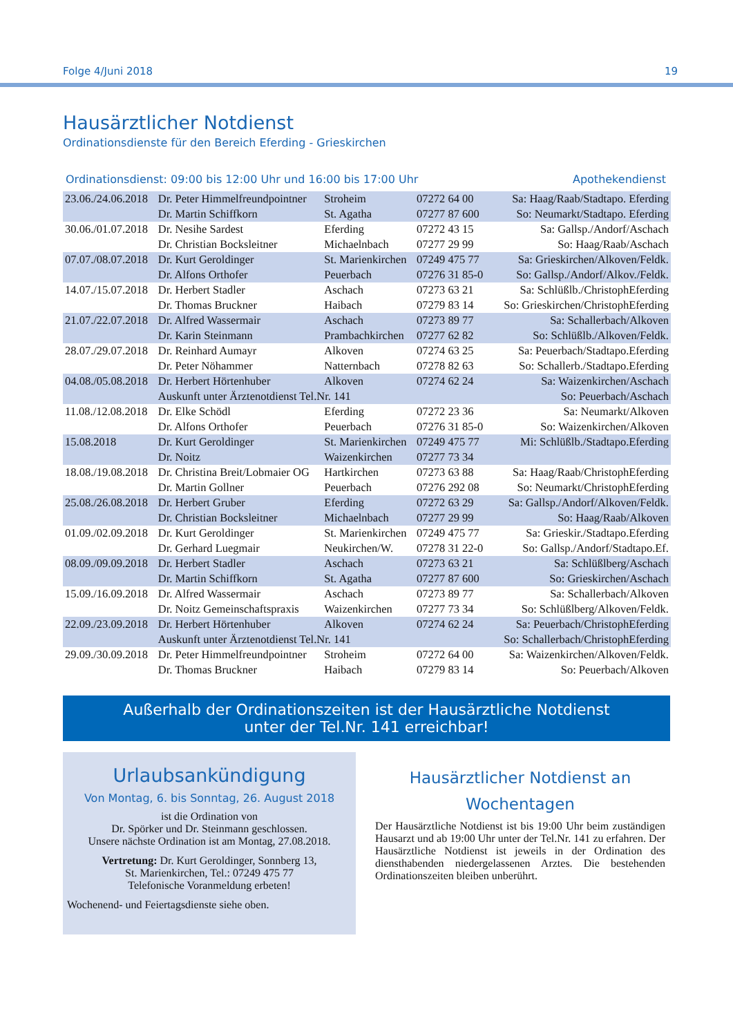Folge 4/Juni 2018 19
Hausärztlicher Notdienst
Ordinationsdienste für den Bereich Eferding - Grieskirchen
Ordinationsdienst: 09:00 bis 12:00 Uhr und 16:00 bis 17:00 Uhr Apothekendienst
| 23.06./24.06.2018 | Dr. Peter Himmelfreundpointner | Stroheim | 07272 64 00 | Sa: Haag/Raab/Stadtapo. Eferding |
| | Dr. Martin Schiffkorn | St. Agatha | 07277 87 600 | So: Neumarkt/Stadtapo. Eferding |
| 30.06./01.07.2018 | Dr. Nesihe Sardest | Eferding | 07272 43 15 | Sa: Gallsp./Andorf/Aschach |
| | Dr. Christian Bocksleitner | Michaelnbach | 07277 29 99 | So: Haag/Raab/Aschach |
| 07.07./08.07.2018 | Dr. Kurt Geroldinger | St. Marienkirchen | 07249 475 77 | Sa: Grieskirchen/Alkoven/Feldk. |
| | Dr. Alfons Orthofer | Peuerbach | 07276 31 85-0 | So: Gallsp./Andorf/Alkov./Feldk. |
| 14.07./15.07.2018 | Dr. Herbert Stadler | Aschach | 07273 63 21 | Sa: Schlüßlb./ChristophEferding |
| | Dr. Thomas Bruckner | Haibach | 07279 83 14 | So: Grieskirchen/ChristophEferding |
| 21.07./22.07.2018 | Dr. Alfred Wassermair | Aschach | 07273 89 77 | Sa: Schallerbach/Alkoven |
| | Dr. Karin Steinmann | Prambachkirchen | 07277 62 82 | So: Schlüßlb./Alkoven/Feldk. |
| 28.07./29.07.2018 | Dr. Reinhard Aumayr | Alkoven | 07274 63 25 | Sa: Peuerbach/Stadtapo.Eferding |
| | Dr. Peter Nöhammer | Natternbach | 07278 82 63 | So: Schallerb./Stadtapo.Eferding |
| 04.08./05.08.2018 | Dr. Herbert Hörtenhuber | Alkoven | 07274 62 24 | Sa: Waizenkirchen/Aschach |
| | Auskunft unter Ärztenotdienst Tel.Nr. 141 | | | So: Peuerbach/Aschach |
| 11.08./12.08.2018 | Dr. Elke Schödl | Eferding | 07272 23 36 | Sa: Neumarkt/Alkoven |
| | Dr. Alfons Orthofer | Peuerbach | 07276 31 85-0 | So: Waizenkirchen/Alkoven |
| 15.08.2018 | Dr. Kurt Geroldinger | St. Marienkirchen | 07249 475 77 | Mi: Schlüßlb./Stadtapo.Eferding |
| | Dr. Noitz | Waizenkirchen | 07277 73 34 | |
| 18.08./19.08.2018 | Dr. Christina Breit/Lobmaier OG | Hartkirchen | 07273 63 88 | Sa: Haag/Raab/ChristophEferding |
| | Dr. Martin Gollner | Peuerbach | 07276 292 08 | So: Neumarkt/ChristophEferding |
| 25.08./26.08.2018 | Dr. Herbert Gruber | Eferding | 07272 63 29 | Sa: Gallsp./Andorf/Alkoven/Feldk. |
| | Dr. Christian Bocksleitner | Michaelnbach | 07277 29 99 | So: Haag/Raab/Alkoven |
| 01.09./02.09.2018 | Dr. Kurt Geroldinger | St. Marienkirchen | 07249 475 77 | Sa: Grieskir./Stadtapo.Eferding |
| | Dr. Gerhard Luegmair | Neukirchen/W. | 07278 31 22-0 | So: Gallsp./Andorf/Stadtapo.Ef. |
| 08.09./09.09.2018 | Dr. Herbert Stadler | Aschach | 07273 63 21 | Sa: Schlüßlberg/Aschach |
| | Dr. Martin Schiffkorn | St. Agatha | 07277 87 600 | So: Grieskirchen/Aschach |
| 15.09./16.09.2018 | Dr. Alfred Wassermair | Aschach | 07273 89 77 | Sa: Schallerbach/Alkoven |
| | Dr. Noitz Gemeinschaftspraxis | Waizenkirchen | 07277 73 34 | So: Schlüßlberg/Alkoven/Feldk. |
| 22.09./23.09.2018 | Dr. Herbert Hörtenhuber | Alkoven | 07274 62 24 | Sa: Peuerbach/ChristophEferding |
| | Auskunft unter Ärztenotdienst Tel.Nr. 141 | | | So: Schallerbach/ChristophEferding |
| 29.09./30.09.2018 | Dr. Peter Himmelfreundpointner | Stroheim | 07272 64 00 | Sa: Waizenkirchen/Alkoven/Feldk. |
| | Dr. Thomas Bruckner | Haibach | 07279 83 14 | So: Peuerbach/Alkoven |
Außerhalb der Ordinationszeiten ist der Hausärztliche Notdienst
unter der Tel.Nr. 141 erreichbar!
Urlaubsankündigung
Von Montag, 6. bis Sonntag, 26. August 2018
ist die Ordination von
Dr. Spörker und Dr. Steinmann geschlossen.
Unsere nächste Ordination ist am Montag, 27.08.2018.
Vertretung: Dr. Kurt Geroldinger, Sonnberg 13,
St. Marienkirchen, Tel.: 07249 475 77
Telefonische Voranmeldung erbeten!
Wochenend- und Feiertagsdienste siehe oben.
Hausärztlicher Notdienst an Wochentagen
Der Hausärztliche Notdienst ist bis 19:00 Uhr beim zuständigen Hausarzt und ab 19:00 Uhr unter der Tel.Nr. 141 zu erfahren. Der Hausärztliche Notdienst ist jeweils in der Ordination des diensthabenden niedergelassenen Arztes. Die bestehenden Ordinationszeiten bleiben unberührt.